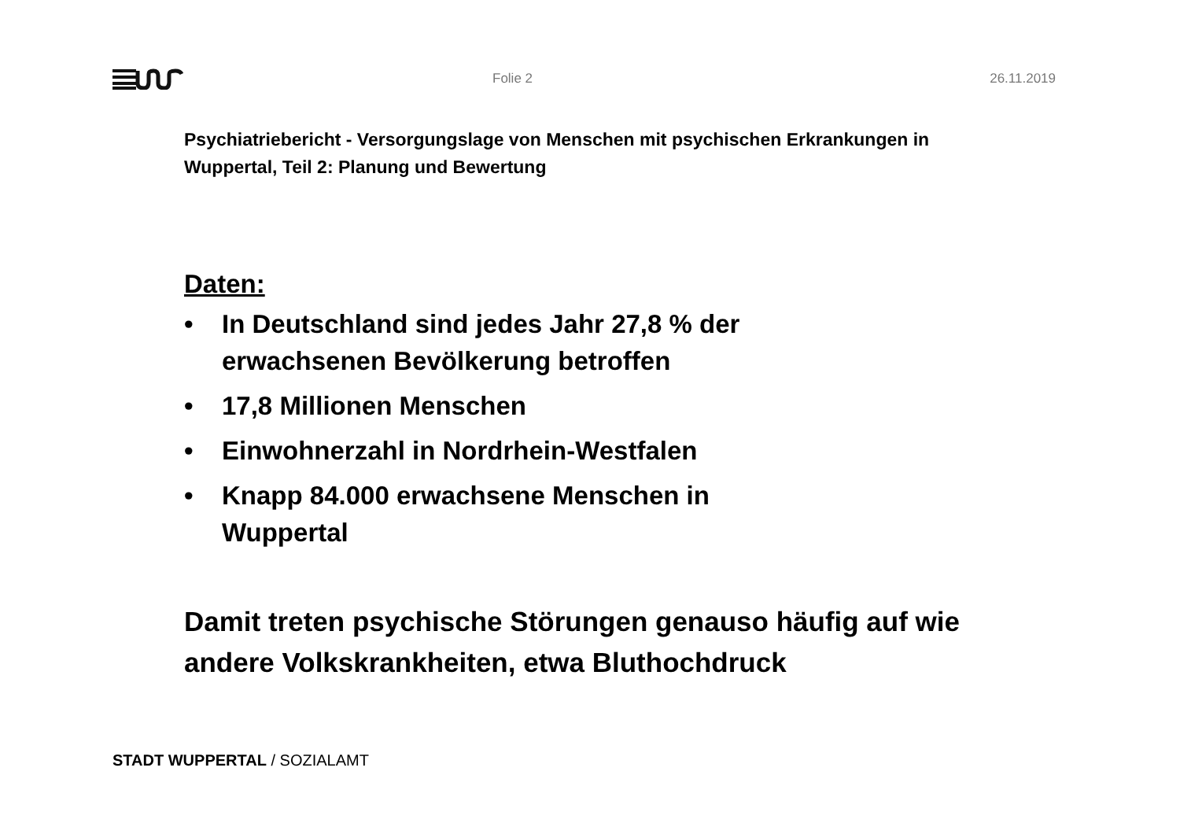Folie 2 26.11.2019
Psychiatriebericht - Versorgungslage von Menschen mit psychischen Erkrankungen in Wuppertal, Teil 2: Planung und Bewertung
Daten:
• In Deutschland sind jedes Jahr 27,8 % der erwachsenen Bevölkerung betroffen
• 17,8 Millionen Menschen
• Einwohnerzahl in Nordrhein-Westfalen
• Knapp 84.000 erwachsene Menschen in Wuppertal
Damit treten psychische Störungen genauso häufig auf wie andere Volkskrankheiten, etwa Bluthochdruck
STADT WUPPERTAL / SOZIALAMT